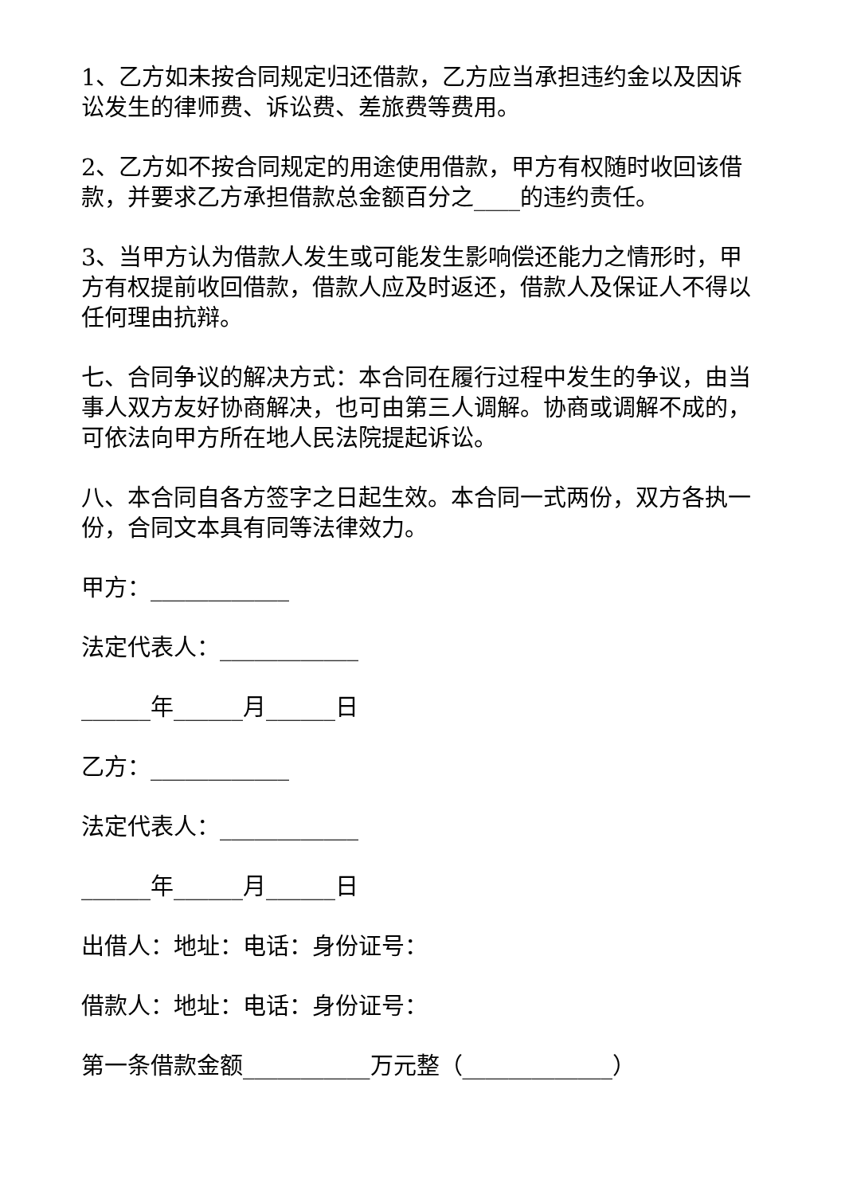1、乙方如未按合同规定归还借款，乙方应当承担违约金以及因诉讼发生的律师费、诉讼费、差旅费等费用。
2、乙方如不按合同规定的用途使用借款，甲方有权随时收回该借款，并要求乙方承担借款总金额百分之____的违约责任。
3、当甲方认为借款人发生或可能发生影响偿还能力之情形时，甲方有权提前收回借款，借款人应及时返还，借款人及保证人不得以任何理由抗辩。
七、合同争议的解决方式：本合同在履行过程中发生的争议，由当事人双方友好协商解决，也可由第三人调解。协商或调解不成的，可依法向甲方所在地人民法院提起诉讼。
八、本合同自各方签字之日起生效。本合同一式两份，双方各执一份，合同文本具有同等法律效力。
甲方：____________
法定代表人：____________
______年______月______日
乙方：____________
法定代表人：____________
______年______月______日
出借人：地址：电话：身份证号：
借款人：地址：电话：身份证号：
第一条借款金额___________万元整（_____________）